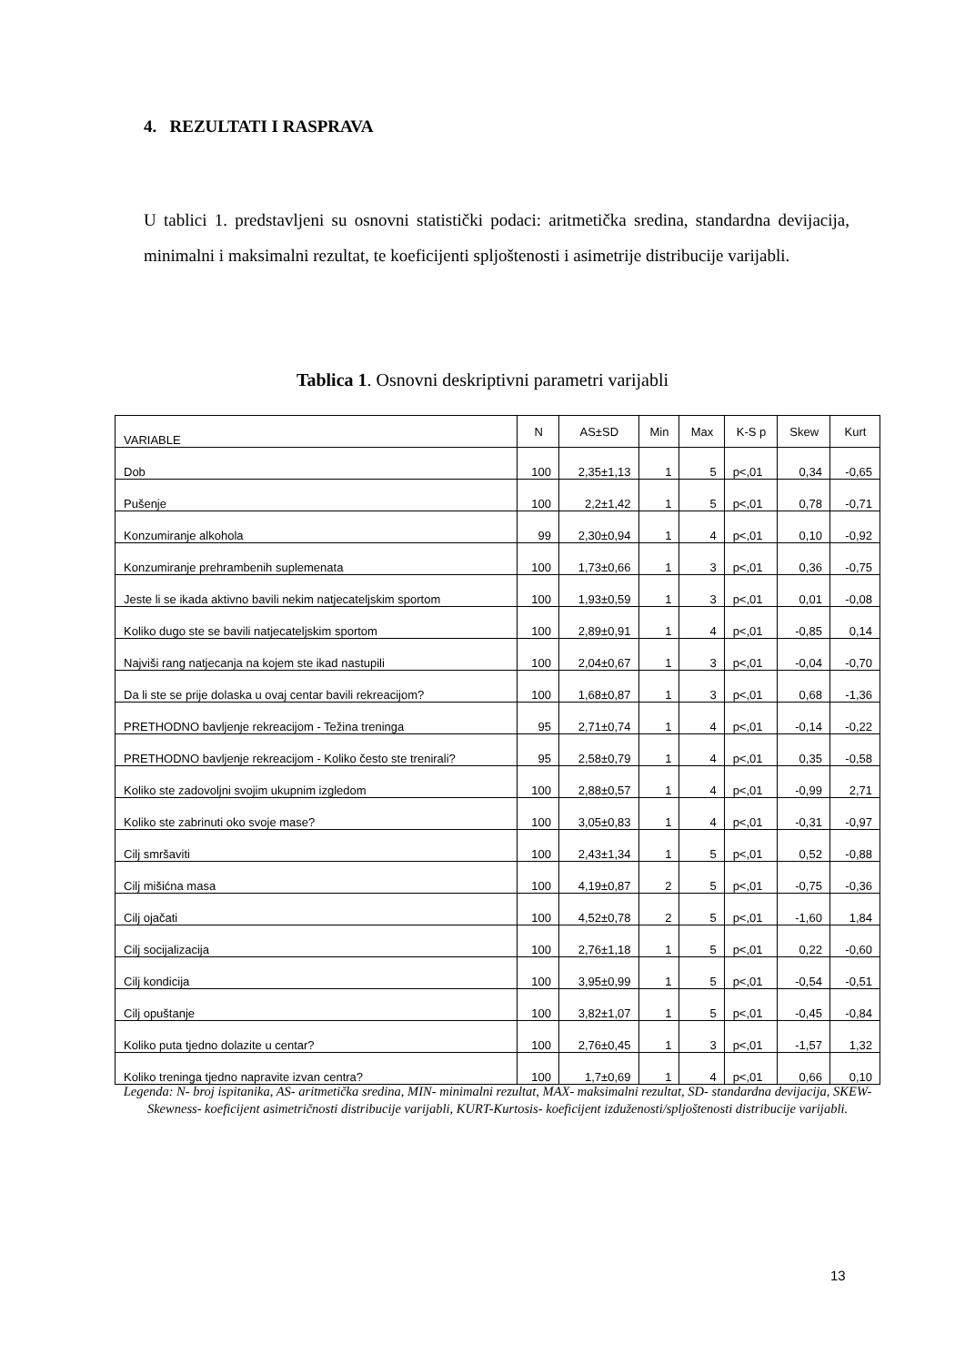4. REZULTATI I RASPRAVA
U tablici 1. predstavljeni su osnovni statistički podaci: aritmetička sredina, standardna devijacija, minimalni i maksimalni rezultat, te koeficijenti spljoštenosti i asimetrije distribucije varijabli.
Tablica 1. Osnovni deskriptivni parametri varijabli
| VARIABLE | N | AS±SD | Min | Max | K-S p | Skew | Kurt |
| --- | --- | --- | --- | --- | --- | --- | --- |
| Dob | 100 | 2,35±1,13 | 1 | 5 | p<,01 | 0,34 | -0,65 |
| Pušenje | 100 | 2,2±1,42 | 1 | 5 | p<,01 | 0,78 | -0,71 |
| Konzumiranje alkohola | 99 | 2,30±0,94 | 1 | 4 | p<,01 | 0,10 | -0,92 |
| Konzumiranje prehrambenih suplemenata | 100 | 1,73±0,66 | 1 | 3 | p<,01 | 0,36 | -0,75 |
| Jeste li se ikada aktivno bavili nekim natjecateljskim sportom | 100 | 1,93±0,59 | 1 | 3 | p<,01 | 0,01 | -0,08 |
| Koliko dugo ste se bavili natjecateljskim sportom | 100 | 2,89±0,91 | 1 | 4 | p<,01 | -0,85 | 0,14 |
| Najviši rang natjecanja na kojem ste ikad nastupili | 100 | 2,04±0,67 | 1 | 3 | p<,01 | -0,04 | -0,70 |
| Da li ste se prije dolaska u ovaj centar bavili rekreacijom? | 100 | 1,68±0,87 | 1 | 3 | p<,01 | 0,68 | -1,36 |
| PRETHODNO bavljenje rekreacijom - Težina treninga | 95 | 2,71±0,74 | 1 | 4 | p<,01 | -0,14 | -0,22 |
| PRETHODNO bavljenje rekreacijom - Koliko često ste trenirali? | 95 | 2,58±0,79 | 1 | 4 | p<,01 | 0,35 | -0,58 |
| Koliko ste zadovoljni svojim ukupnim izgledom | 100 | 2,88±0,57 | 1 | 4 | p<,01 | -0,99 | 2,71 |
| Koliko ste zabrinuti oko svoje mase? | 100 | 3,05±0,83 | 1 | 4 | p<,01 | -0,31 | -0,97 |
| Cilj smršaviti | 100 | 2,43±1,34 | 1 | 5 | p<,01 | 0,52 | -0,88 |
| Cilj mišićna masa | 100 | 4,19±0,87 | 2 | 5 | p<,01 | -0,75 | -0,36 |
| Cilj ojačati | 100 | 4,52±0,78 | 2 | 5 | p<,01 | -1,60 | 1,84 |
| Cilj socijalizacija | 100 | 2,76±1,18 | 1 | 5 | p<,01 | 0,22 | -0,60 |
| Cilj kondicija | 100 | 3,95±0,99 | 1 | 5 | p<,01 | -0,54 | -0,51 |
| Cilj opuštanje | 100 | 3,82±1,07 | 1 | 5 | p<,01 | -0,45 | -0,84 |
| Koliko puta tjedno dolazite u centar? | 100 | 2,76±0,45 | 1 | 3 | p<,01 | -1,57 | 1,32 |
| Koliko treninga tjedno napravite izvan centra? | 100 | 1,7±0,69 | 1 | 4 | p<,01 | 0,66 | 0,10 |
Legenda: N- broj ispitanika, AS- aritmetička sredina, MIN- minimalni rezultat, MAX- maksimalni rezultat, SD- standardna devijacija, SKEW- Skewness- koeficijent asimetričnosti distribucije varijabli, KURT-Kurtosis- koeficijent izduženosti/spljoštenosti distribucije varijabli.
13